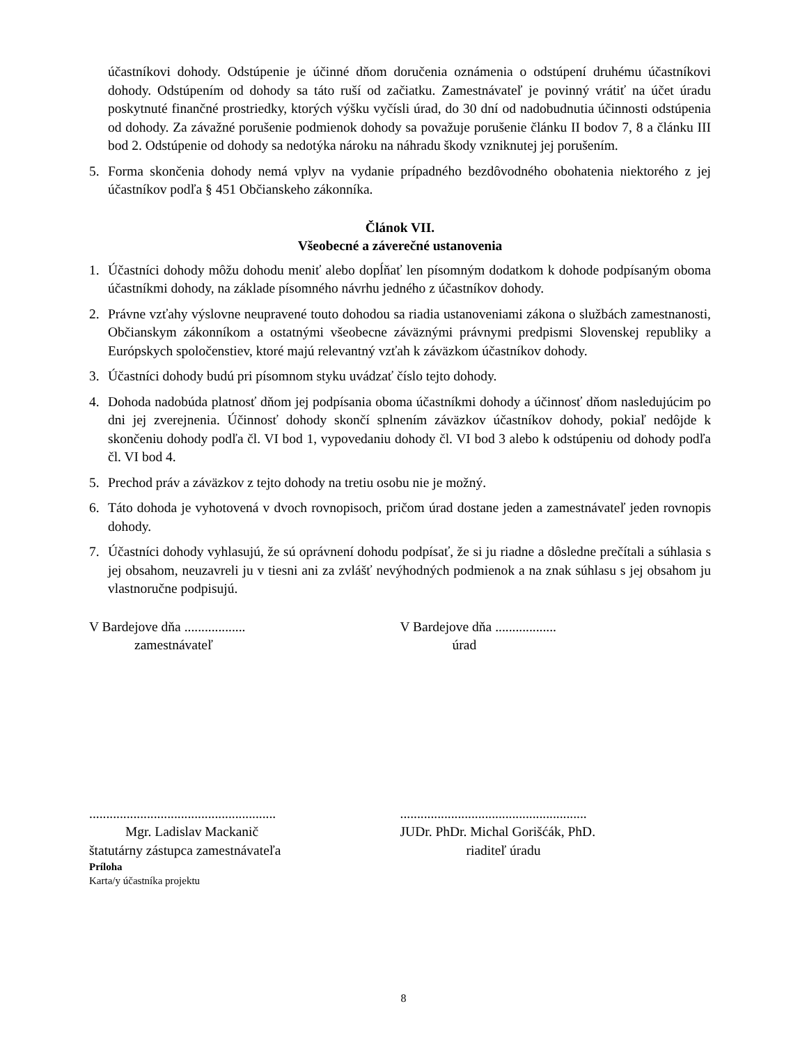účastníkovi dohody. Odstúpenie je účinné dňom doručenia oznámenia o odstúpení druhému účastníkovi dohody. Odstúpením od dohody sa táto ruší od začiatku. Zamestnávateľ je povinný vrátiť na účet úradu poskytnuté finančné prostriedky, ktorých výšku vyčísli úrad, do 30 dní od nadobudnutia účinnosti odstúpenia od dohody. Za závažné porušenie podmienok dohody sa považuje porušenie článku II bodov 7, 8 a článku III bod 2. Odstúpenie od dohody sa nedotýka nároku na náhradu škody vzniknutej jej porušením.
5. Forma skončenia dohody nemá vplyv na vydanie prípadného bezdôvodného obohatenia niektorého z jej účastníkov podľa § 451 Občianskeho zákonníka.
Článok VII.
Všeobecné a záverečné ustanovenia
1. Účastníci dohody môžu dohodu meniť alebo dopĺňať len písomným dodatkom k dohode podpísaným oboma účastníkmi dohody, na základe písomného návrhu jedného z účastníkov dohody.
2. Právne vzťahy výslovne neupravené touto dohodou sa riadia ustanoveniami zákona o službách zamestnanosti, Občianskym zákonníkom a ostatnými všeobecne záväznými právnymi predpismi Slovenskej republiky a Európskych spoločenstiev, ktoré majú relevantný vzťah k záväzkom účastníkov dohody.
3. Účastníci dohody budú pri písomnom styku uvádzať číslo tejto dohody.
4. Dohoda nadobúda platnosť dňom jej podpísania oboma účastníkmi dohody a účinnosť dňom nasledujúcim po dni jej zverejnenia. Účinnosť dohody skončí splnením záväzkov účastníkov dohody, pokiaľ nedôjde k skončeniu dohody podľa čl. VI bod 1, vypovedaniu dohody čl. VI bod 3 alebo k odstúpeniu od dohody podľa čl. VI bod 4.
5. Prechod práv a záväzkov z tejto dohody na tretiu osobu nie je možný.
6. Táto dohoda je vyhotovená v dvoch rovnopisoch, pričom úrad dostane jeden a zamestnávateľ jeden rovnopis dohody.
7. Účastníci dohody vyhlasujú, že sú oprávnení dohodu podpísať, že si ju riadne a dôsledne prečítali a súhlasia s jej obsahom, neuzavreli ju v tiesni ani za zvlášť nevýhodných podmienok a na znak súhlasu s jej obsahom ju vlastnoručne podpisujú.
V Bardejove dňa ..................
zamestnávateľ
V Bardejove dňa ..................
úrad
.......................................................
Mgr. Ladislav Mackanič
štatutárny zástupca zamestnávateľa
.......................................................
JUDr. PhDr. Michal Gorišćák, PhD.
riaditeľ úradu
Príloha
Karta/y účastníka projektu
8